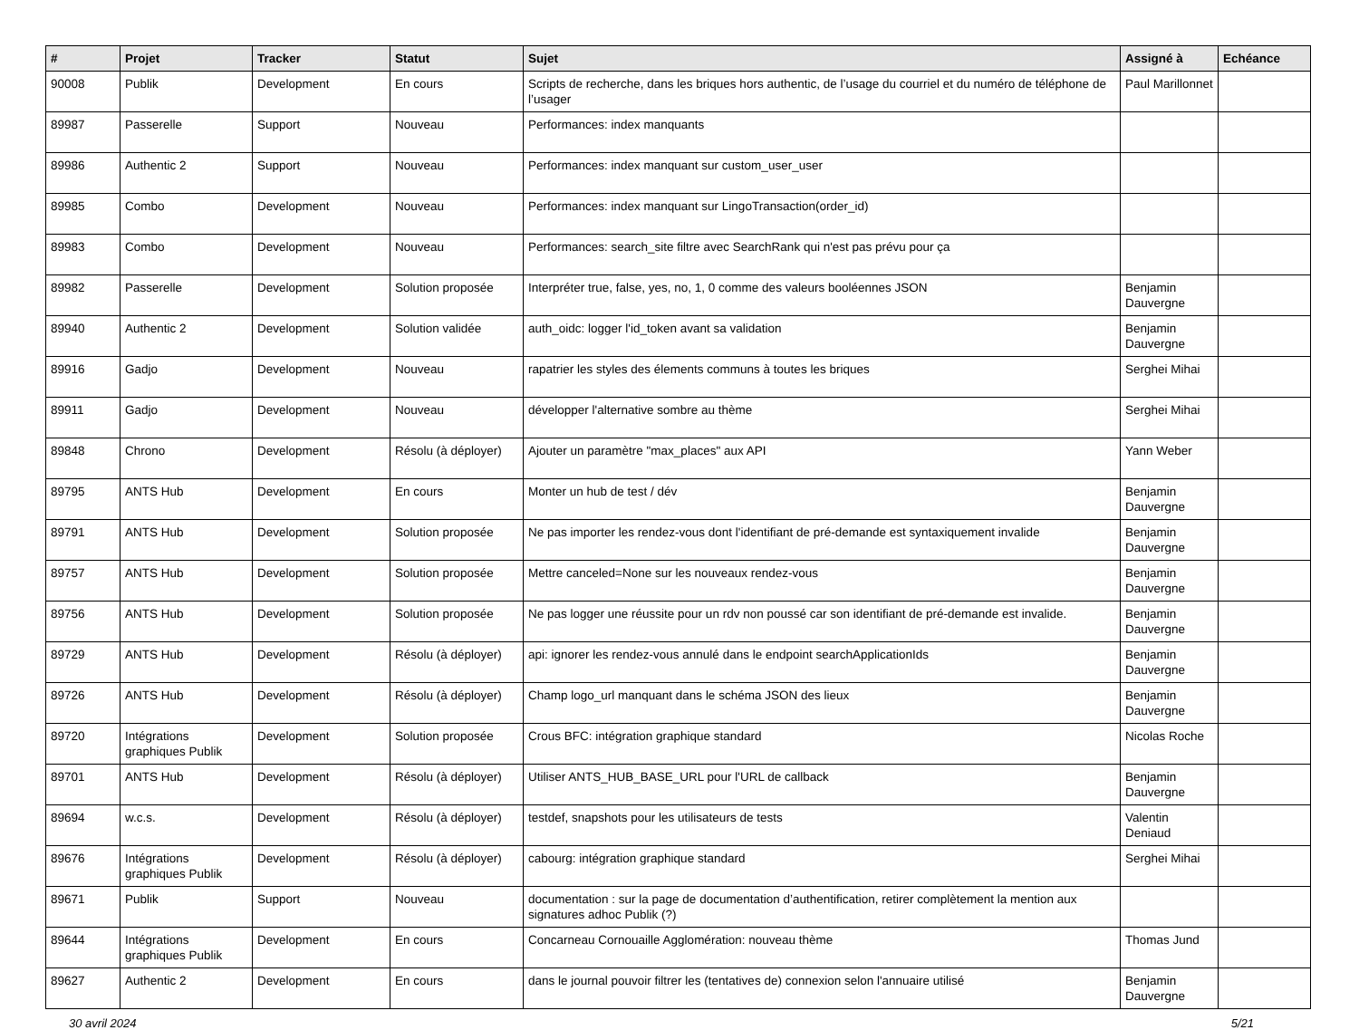| # | Projet | Tracker | Statut | Sujet | Assigné à | Echéance |
| --- | --- | --- | --- | --- | --- | --- |
| 90008 | Publik | Development | En cours | Scripts de recherche, dans les briques hors authentic, de l’usage du courriel et du numéro de téléphone de l’usager | Paul Marillonnet | |
| 89987 | Passerelle | Support | Nouveau | Performances: index manquants | | |
| 89986 | Authentic 2 | Support | Nouveau | Performances: index manquant sur custom_user_user | | |
| 89985 | Combo | Development | Nouveau | Performances: index manquant sur LingoTransaction(order_id) | | |
| 89983 | Combo | Development | Nouveau | Performances: search_site filtre avec SearchRank qui n'est pas prévu pour ça | | |
| 89982 | Passerelle | Development | Solution proposée | Interpréter true, false, yes, no, 1, 0 comme des valeurs booléennes JSON | Benjamin Dauvergne | |
| 89940 | Authentic 2 | Development | Solution validée | auth_oidc: logger l'id_token avant sa validation | Benjamin Dauvergne | |
| 89916 | Gadjo | Development | Nouveau | rapatrier les styles des élements communs à toutes les briques | Serghei Mihai | |
| 89911 | Gadjo | Development | Nouveau | développer l'alternative sombre au thème | Serghei Mihai | |
| 89848 | Chrono | Development | Résolu (à déployer) | Ajouter un paramètre "max_places" aux API | Yann Weber | |
| 89795 | ANTS Hub | Development | En cours | Monter un hub de test / dév | Benjamin Dauvergne | |
| 89791 | ANTS Hub | Development | Solution proposée | Ne pas importer les rendez-vous dont l'identifiant de pré-demande est syntaxiquement invalide | Benjamin Dauvergne | |
| 89757 | ANTS Hub | Development | Solution proposée | Mettre canceled=None sur les nouveaux rendez-vous | Benjamin Dauvergne | |
| 89756 | ANTS Hub | Development | Solution proposée | Ne pas logger une réussite pour un rdv non poussé car son identifiant de pré-demande est invalide. | Benjamin Dauvergne | |
| 89729 | ANTS Hub | Development | Résolu (à déployer) | api: ignorer les rendez-vous annulé dans le endpoint searchApplicationIds | Benjamin Dauvergne | |
| 89726 | ANTS Hub | Development | Résolu (à déployer) | Champ logo_url manquant dans le schéma JSON des lieux | Benjamin Dauvergne | |
| 89720 | Intégrations graphiques Publik | Development | Solution proposée | Crous BFC: intégration graphique standard | Nicolas Roche | |
| 89701 | ANTS Hub | Development | Résolu (à déployer) | Utiliser ANTS_HUB_BASE_URL pour l'URL de callback | Benjamin Dauvergne | |
| 89694 | w.c.s. | Development | Résolu (à déployer) | testdef, snapshots pour les utilisateurs de tests | Valentin Deniaud | |
| 89676 | Intégrations graphiques Publik | Development | Résolu (à déployer) | cabourg: intégration graphique standard | Serghei Mihai | |
| 89671 | Publik | Support | Nouveau | documentation : sur la page de documentation d’authentification, retirer complètement la mention aux signatures adhoc Publik (?) | | |
| 89644 | Intégrations graphiques Publik | Development | En cours | Concarneau Cornouaille Agglomération: nouveau thème | Thomas Jund | |
| 89627 | Authentic 2 | Development | En cours | dans le journal pouvoir filtrer les (tentatives de) connexion selon l'annuaire utilisé | Benjamin Dauvergne | |
30 avril 2024 5/21